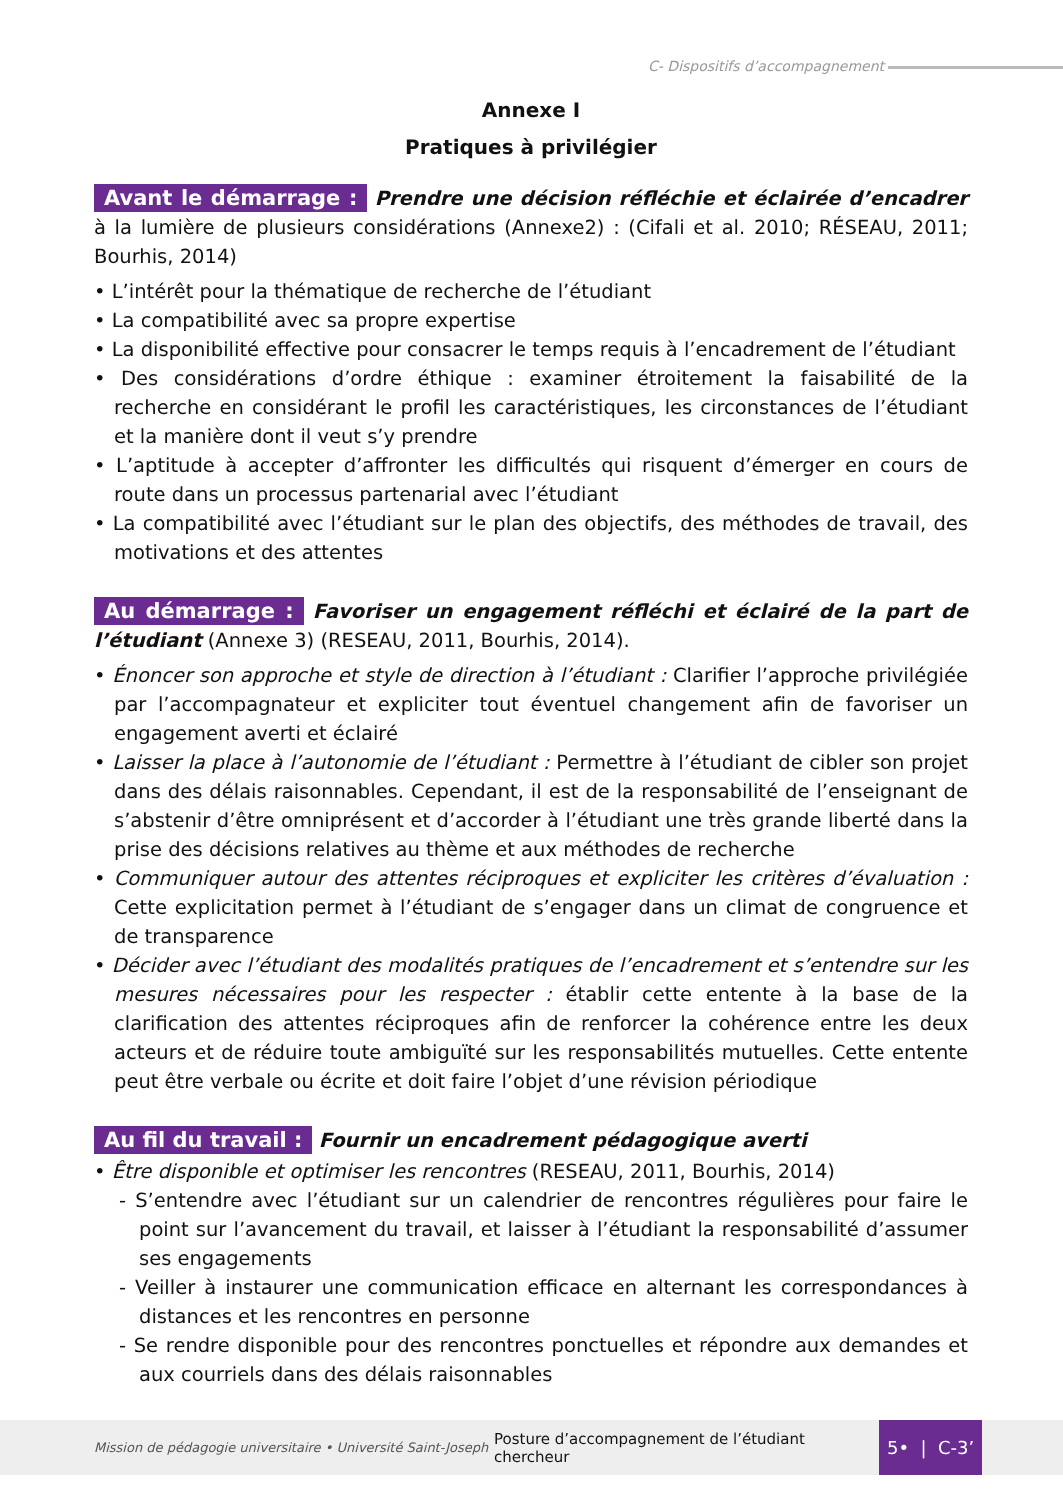C- Dispositifs d’accompagnement
Annexe I
Pratiques à privilégier
Avant le démarrage : Prendre une décision réfléchie et éclairée d’encadrer à la lumière de plusieurs considérations (Annexe2) : (Cifali et al. 2010; RÉSEAU, 2011; Bourhis, 2014)
• L’intérêt pour la thématique de recherche de l’étudiant
• La compatibilité avec sa propre expertise
• La disponibilité effective pour consacrer le temps requis à l’encadrement de l’étudiant
• Des considérations d’ordre éthique : examiner étroitement la faisabilité de la recherche en considérant le profil les caractéristiques, les circonstances de l’étudiant et la manière dont il veut s’y prendre
• L’aptitude à accepter d’affronter les difficultés qui risquent d’émerger en cours de route dans un processus partenarial avec l’étudiant
• La compatibilité avec l’étudiant sur le plan des objectifs, des méthodes de travail, des motivations et des attentes
Au démarrage : Favoriser un engagement réfléchi et éclairé de la part de l’étudiant (Annexe 3) (RESEAU, 2011, Bourhis, 2014).
• Énoncer son approche et style de direction à l’étudiant : Clarifier l’approche privilégiée par l’accompagnateur et expliciter tout éventuel changement afin de favoriser un engagement averti et éclairé
• Laisser la place à l’autonomie de l’étudiant : Permettre à l’étudiant de cibler son projet dans des délais raisonnables. Cependant, il est de la responsabilité de l’enseignant de s’abstenir d’être omniprésent et d’accorder à l’étudiant une très grande liberté dans la prise des décisions relatives au thème et aux méthodes de recherche
• Communiquer autour des attentes réciproques et expliciter les critères d’évaluation : Cette explicitation permet à l’étudiant de s’engager dans un climat de congruence et de transparence
• Décider avec l’étudiant des modalités pratiques de l’encadrement et s’entendre sur les mesures nécessaires pour les respecter : établir cette entente à la base de la clarification des attentes réciproques afin de renforcer la cohérence entre les deux acteurs et de réduire toute ambiguïté sur les responsabilités mutuelles. Cette entente peut être verbale ou écrite et doit faire l’objet d’une révision périodique
Au fil du travail : Fournir un encadrement pédagogique averti
• Être disponible et optimiser les rencontres (RESEAU, 2011, Bourhis, 2014)
- S’entendre avec l’étudiant sur un calendrier de rencontres régulières pour faire le point sur l’avancement du travail, et laisser à l’étudiant la responsabilité d’assumer ses engagements
- Veiller à instaurer une communication efficace en alternant les correspondances à distances et les rencontres en personne
- Se rendre disponible pour des rencontres ponctuelles et répondre aux demandes et aux courriels dans des délais raisonnables
Mission de pédagogie universitaire • Université Saint-Joseph Posture d’accompagnement de l’étudiant chercheur 5• | C-3’